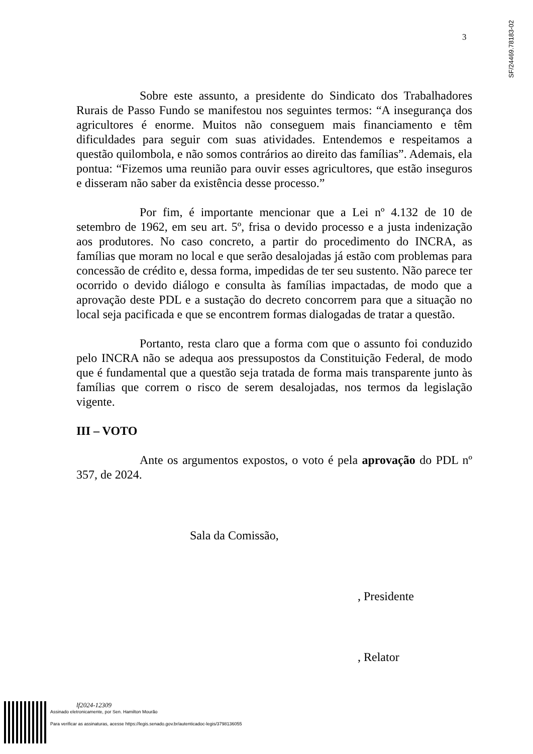3
SF/24469.78183-02
Sobre este assunto, a presidente do Sindicato dos Trabalhadores Rurais de Passo Fundo se manifestou nos seguintes termos: “A insegurança dos agricultores é enorme. Muitos não conseguem mais financiamento e têm dificuldades para seguir com suas atividades. Entendemos e respeitamos a questão quilombola, e não somos contrários ao direito das famílias”. Ademais, ela pontua: “Fizemos uma reunião para ouvir esses agricultores, que estão inseguros e disseram não saber da existência desse processo.”
Por fim, é importante mencionar que a Lei nº 4.132 de 10 de setembro de 1962, em seu art. 5º, frisa o devido processo e a justa indenização aos produtores. No caso concreto, a partir do procedimento do INCRA, as famílias que moram no local e que serão desalojadas já estão com problemas para concessão de crédito e, dessa forma, impedidas de ter seu sustento. Não parece ter ocorrido o devido diálogo e consulta às famílias impactadas, de modo que a aprovação deste PDL e a sustação do decreto concorrem para que a situação no local seja pacificada e que se encontrem formas dialogadas de tratar a questão.
Portanto, resta claro que a forma com que o assunto foi conduzido pelo INCRA não se adequa aos pressupostos da Constituição Federal, de modo que é fundamental que a questão seja tratada de forma mais transparente junto às famílias que correm o risco de serem desalojadas, nos termos da legislação vigente.
III – VOTO
Ante os argumentos expostos, o voto é pela aprovação do PDL nº 357, de 2024.
Sala da Comissão,
, Presidente
, Relator
lf2024-12309
Assinado eletronicamente, por Sen. Hamilton Mourão
Para verificar as assinaturas, acesse https://legis.senado.gov.br/autenticadoc-legis/3798136055